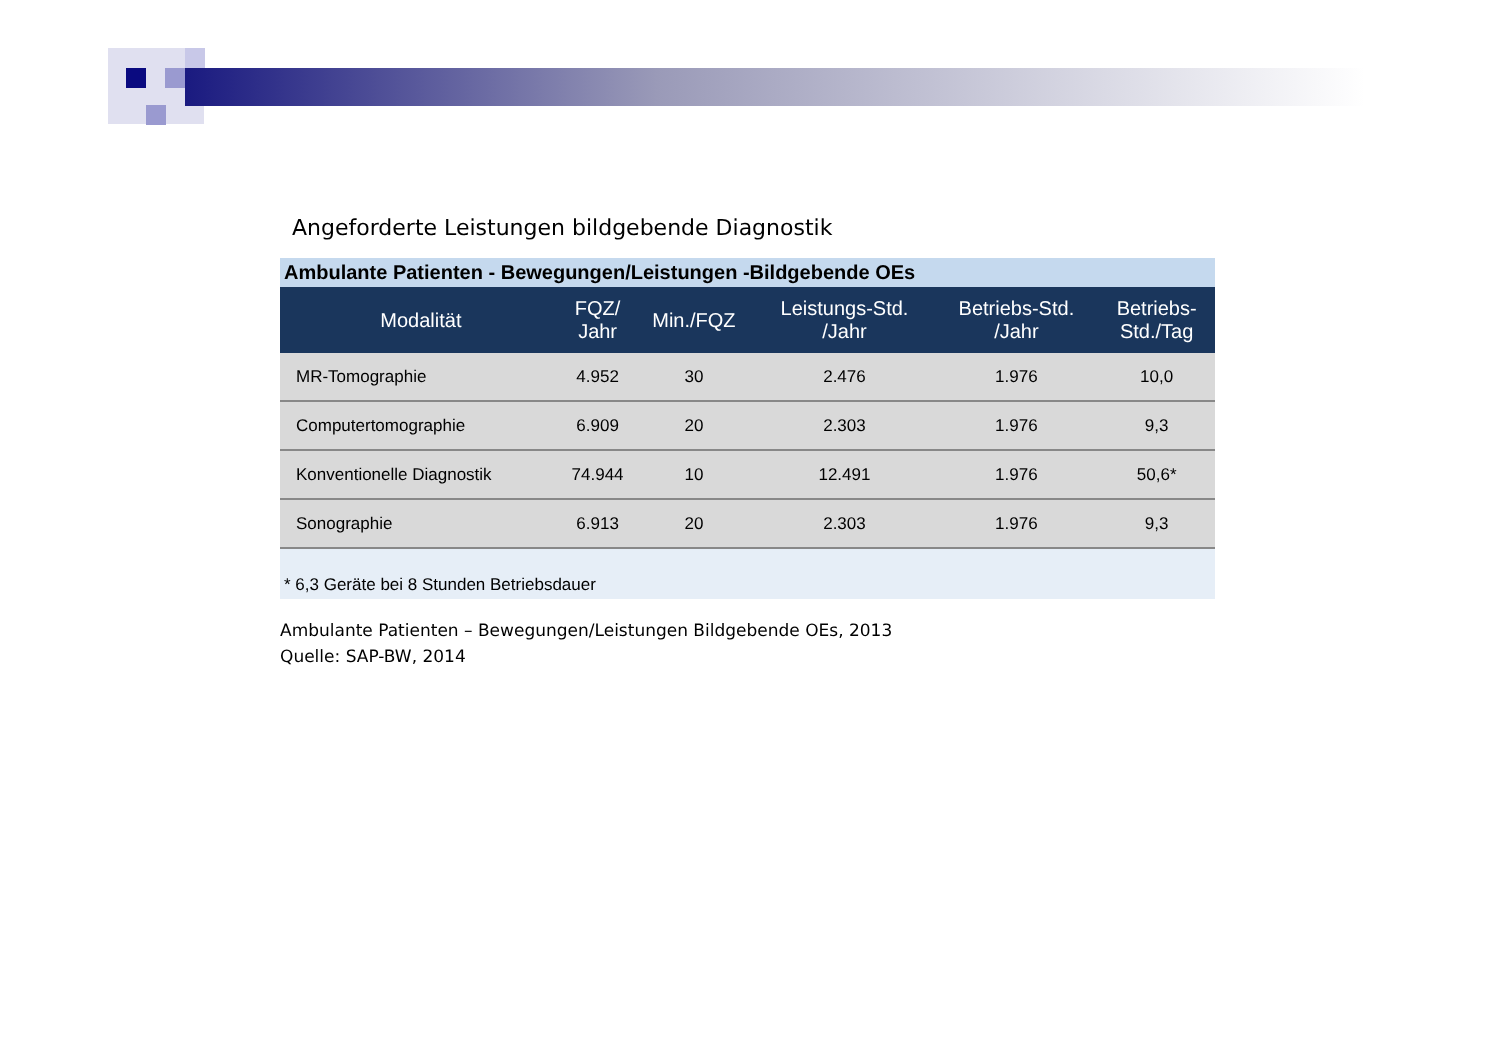Angeforderte Leistungen bildgebende Diagnostik
Ambulante Patienten - Bewegungen/Leistungen -Bildgebende OEs
| Modalität | FQZ/ Jahr | Min./FQZ | Leistungs-Std. /Jahr | Betriebs-Std. /Jahr | Betriebs- Std./Tag |
| --- | --- | --- | --- | --- | --- |
| MR-Tomographie | 4.952 | 30 | 2.476 | 1.976 | 10,0 |
| Computertomographie | 6.909 | 20 | 2.303 | 1.976 | 9,3 |
| Konventionelle Diagnostik | 74.944 | 10 | 12.491 | 1.976 | 50,6* |
| Sonographie | 6.913 | 20 | 2.303 | 1.976 | 9,3 |
* 6,3 Geräte bei 8 Stunden Betriebsdauer
Ambulante Patienten – Bewegungen/Leistungen Bildgebende OEs, 2013
Quelle: SAP-BW, 2014